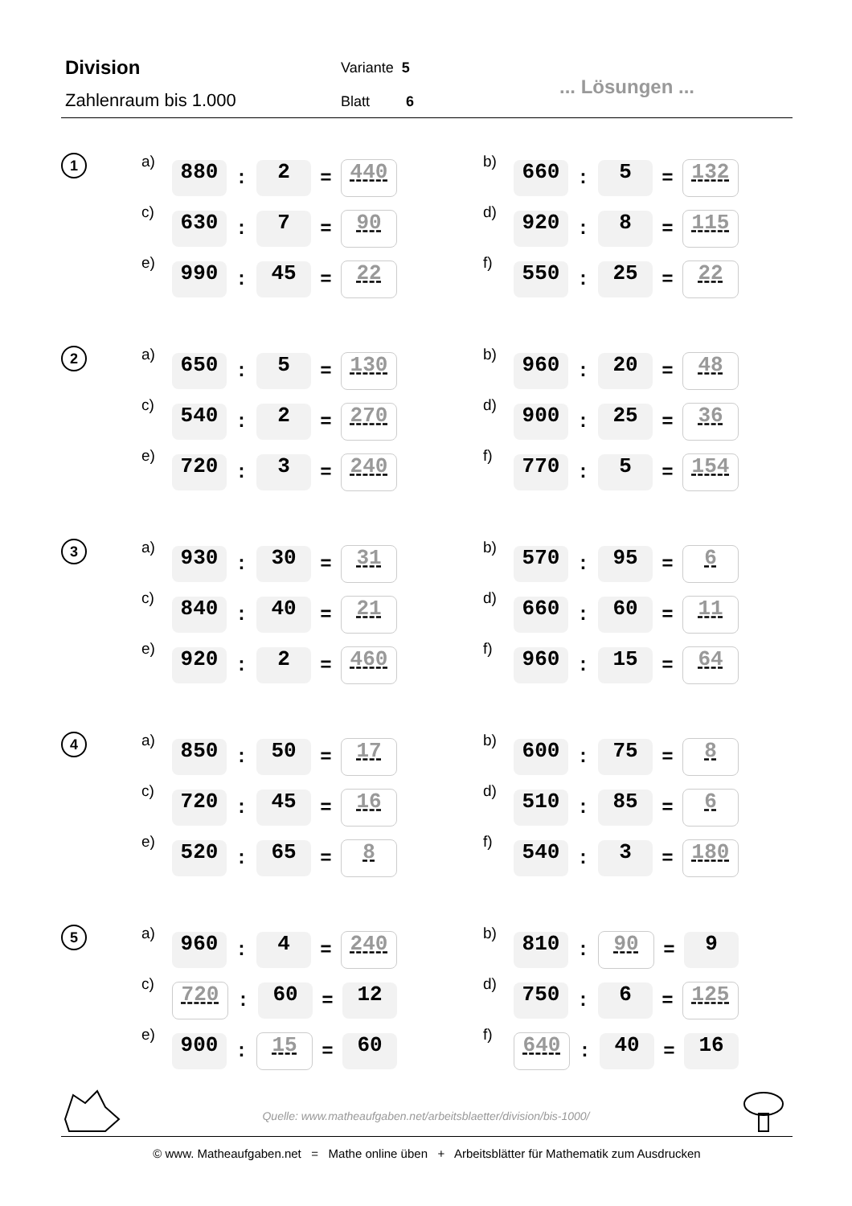Division
Zahlenraum bis 1.000
Variante 5
Blatt 6
... Lösungen ...
1 a) 880: 2 = 440 b) 660: 5 = 132
c) 630: 7 = 90 d) 920: 8 = 115
e) 990: 45 = 22 f) 550: 25 = 22
2 a) 650: 5 = 130 b) 960: 20 = 48
c) 540: 2 = 270 d) 900: 25 = 36
e) 720: 3 = 240 f) 770: 5 = 154
3 a) 930: 30 = 31 b) 570: 95 = 6
c) 840: 40 = 21 d) 660: 60 = 11
e) 920: 2 = 460 f) 960: 15 = 64
4 a) 850: 50 = 17 b) 600: 75 = 8
c) 720: 45 = 16 d) 510: 85 = 6
e) 520: 65 = 8 f) 540: 3 = 180
5 a) 960: 4 = 240 b) 810: 90 = 9
c) 720: 60 = 12 d) 750: 6 = 125
e) 900: 15 = 60 f) 640: 40 = 16
Quelle: www.matheaufgaben.net/arbeitsblaetter/division/bis-1000/
© www. Matheaufgaben.net = Mathe online üben + Arbeitsblätter für Mathematik zum Ausdrucken